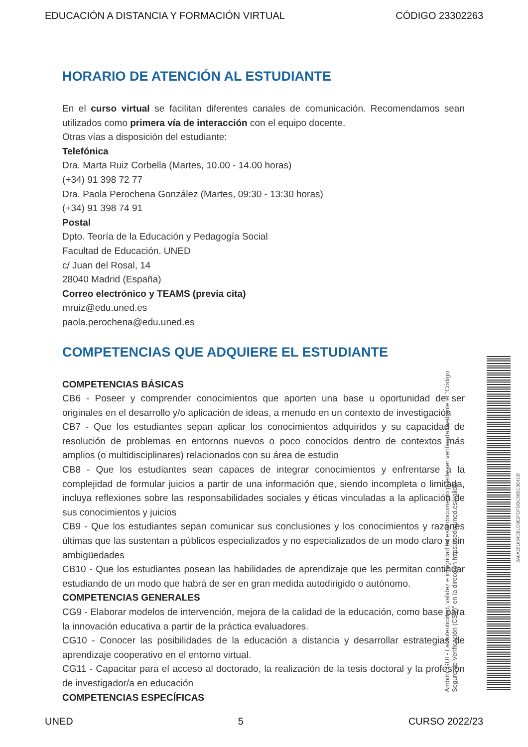EDUCACIÓN A DISTANCIA Y FORMACIÓN VIRTUAL CÓDIGO 23302263
HORARIO DE ATENCIÓN AL ESTUDIANTE
En el curso virtual se facilitan diferentes canales de comunicación. Recomendamos sean utilizados como primera vía de interacción con el equipo docente.
Otras vías a disposición del estudiante:
Telefónica
Dra. Marta Ruiz Corbella (Martes, 10.00 - 14.00 horas)
(+34) 91 398 72 77
Dra. Paola Perochena González (Martes, 09:30 - 13:30 horas)
(+34) 91 398 74 91
Postal
Dpto. Teoría de la Educación y Pedagogía Social
Facultad de Educación. UNED
c/ Juan del Rosal, 14
28040 Madrid (España)
Correo electrónico y TEAMS (previa cita)
mruiz@edu.uned.es
paola.perochena@edu.uned.es
COMPETENCIAS QUE ADQUIERE EL ESTUDIANTE
COMPETENCIAS BÁSICAS
CB6 - Poseer y comprender conocimientos que aporten una base u oportunidad de ser originales en el desarrollo y/o aplicación de ideas, a menudo en un contexto de investigación
CB7 - Que los estudiantes sepan aplicar los conocimientos adquiridos y su capacidad de resolución de problemas en entornos nuevos o poco conocidos dentro de contextos más amplios (o multidisciplinares) relacionados con su área de estudio
CB8 - Que los estudiantes sean capaces de integrar conocimientos y enfrentarse a la complejidad de formular juicios a partir de una información que, siendo incompleta o limitada, incluya reflexiones sobre las responsabilidades sociales y éticas vinculadas a la aplicación de sus conocimientos y juicios
CB9 - Que los estudiantes sepan comunicar sus conclusiones y los conocimientos y razones últimas que las sustentan a públicos especializados y no especializados de un modo claro y sin ambigüedades
CB10 - Que los estudiantes posean las habilidades de aprendizaje que les permitan continuar estudiando de un modo que habrá de ser en gran medida autodirigido o autónomo.
COMPETENCIAS GENERALES
CG9 - Elaborar modelos de intervención, mejora de la calidad de la educación, como base para la innovación educativa a partir de la práctica evaluadores.
CG10 - Conocer las posibilidades de la educación a distancia y desarrollar estrategias de aprendizaje cooperativo en el entorno virtual.
CG11 - Capacitar para el acceso al doctorado, la realización de la tesis doctoral y la profesión de investigador/a en educación
COMPETENCIAS ESPECÍFICAS
Ámbito: GUI - La autenticidad, validez e integridad de este documento puede ser verificada mediante el "Código Seguro de Verificación (CSV)" en la dirección https://sede.uned.es/valida/
2A0A151664DB1D9E2FDFDBC58EC3E4CB
UNED 5 CURSO 2022/23